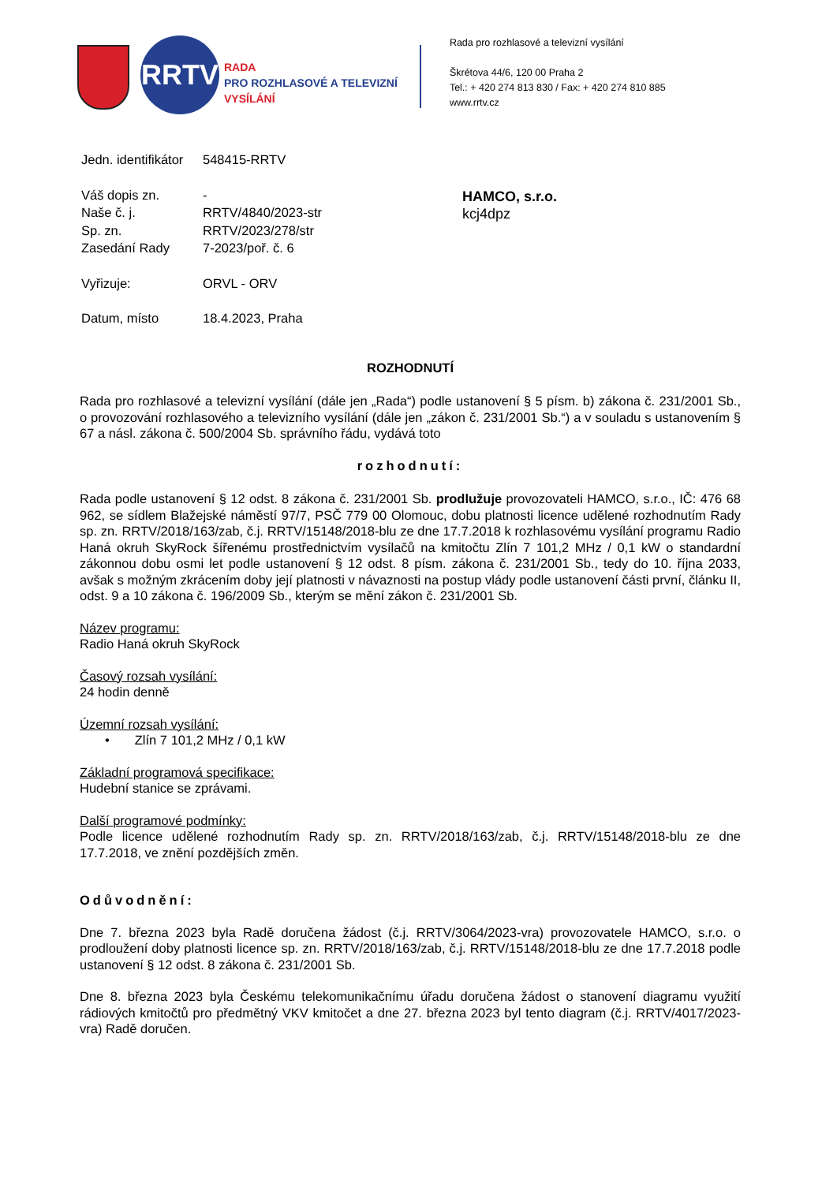RRTV
RADA
PRO ROZHLASOVÉ A TELEVIZNÍ
VYSÍLÁNÍ
Rada pro rozhlasové a televizní vysílání
Škrétova 44/6, 120 00 Praha 2
Tel.: + 420 274 813 830 / Fax: + 420 274 810 885
www.rrtv.cz
| Jedn. identifikátor | 548415-RRTV |
| Váš dopis zn. | - |
| Naše č. j. | RRTV/4840/2023-str |
| Sp. zn. | RRTV/2023/278/str |
| Zasedání Rady | 7-2023/poř. č. 6 |
| Vyřizuje: | ORVL - ORV |
| Datum, místo | 18.4.2023, Praha |
HAMCO, s.r.o.
kcj4dpz
ROZHODNUTÍ
Rada pro rozhlasové a televizní vysílání (dále jen „Rada“) podle ustanovení § 5 písm. b) zákona č. 231/2001 Sb., o provozování rozhlasového a televizního vysílání (dále jen „zákon č. 231/2001 Sb.“) a v souladu s ustanovením § 67 a násl. zákona č. 500/2004 Sb. správního řádu, vydává toto
rozhodnutí:
Rada podle ustanovení § 12 odst. 8 zákona č. 231/2001 Sb. prodlužuje provozovateli HAMCO, s.r.o., IČ: 476 68 962, se sídlem Blažejské náměstí 97/7, PSČ 779 00 Olomouc, dobu platnosti licence udělené rozhodnutím Rady sp. zn. RRTV/2018/163/zab, č.j. RRTV/15148/2018-blu ze dne 17.7.2018 k rozhlasovému vysílání programu Radio Haná okruh SkyRock šířenému prostřednictvím vysílačů na kmitočtu Zlín 7 101,2 MHz / 0,1 kW o standardní zákonnou dobu osmi let podle ustanovení § 12 odst. 8 písm. zákona č. 231/2001 Sb., tedy do 10. října 2033, avšak s možným zkrácením doby její platnosti v návaznosti na postup vlády podle ustanovení části první, článku II, odst. 9 a 10 zákona č. 196/2009 Sb., kterým se mění zákon č. 231/2001 Sb.
Název programu:
Radio Haná okruh SkyRock
Časový rozsah vysílání:
24 hodin denně
Územní rozsah vysílání:
• Zlín 7 101,2 MHz / 0,1 kW
Základní programová specifikace:
Hudební stanice se zprávami.
Další programové podmínky:
Podle licence udělené rozhodnutím Rady sp. zn. RRTV/2018/163/zab, č.j. RRTV/15148/2018-blu ze dne 17.7.2018, ve znění pozdějších změn.
Odůvodnění:
Dne 7. března 2023 byla Radě doručena žádost (č.j. RRTV/3064/2023-vra) provozovatele HAMCO, s.r.o. o prodloužení doby platnosti licence sp. zn. RRTV/2018/163/zab, č.j. RRTV/15148/2018-blu ze dne 17.7.2018 podle ustanovení § 12 odst. 8 zákona č. 231/2001 Sb.
Dne 8. března 2023 byla Českému telekomunikačnímu úřadu doručena žádost o stanovení diagramu využití rádiových kmitočtů pro předmětný VKV kmitočet a dne 27. března 2023 byl tento diagram (č.j. RRTV/4017/2023-vra) Radě doručen.